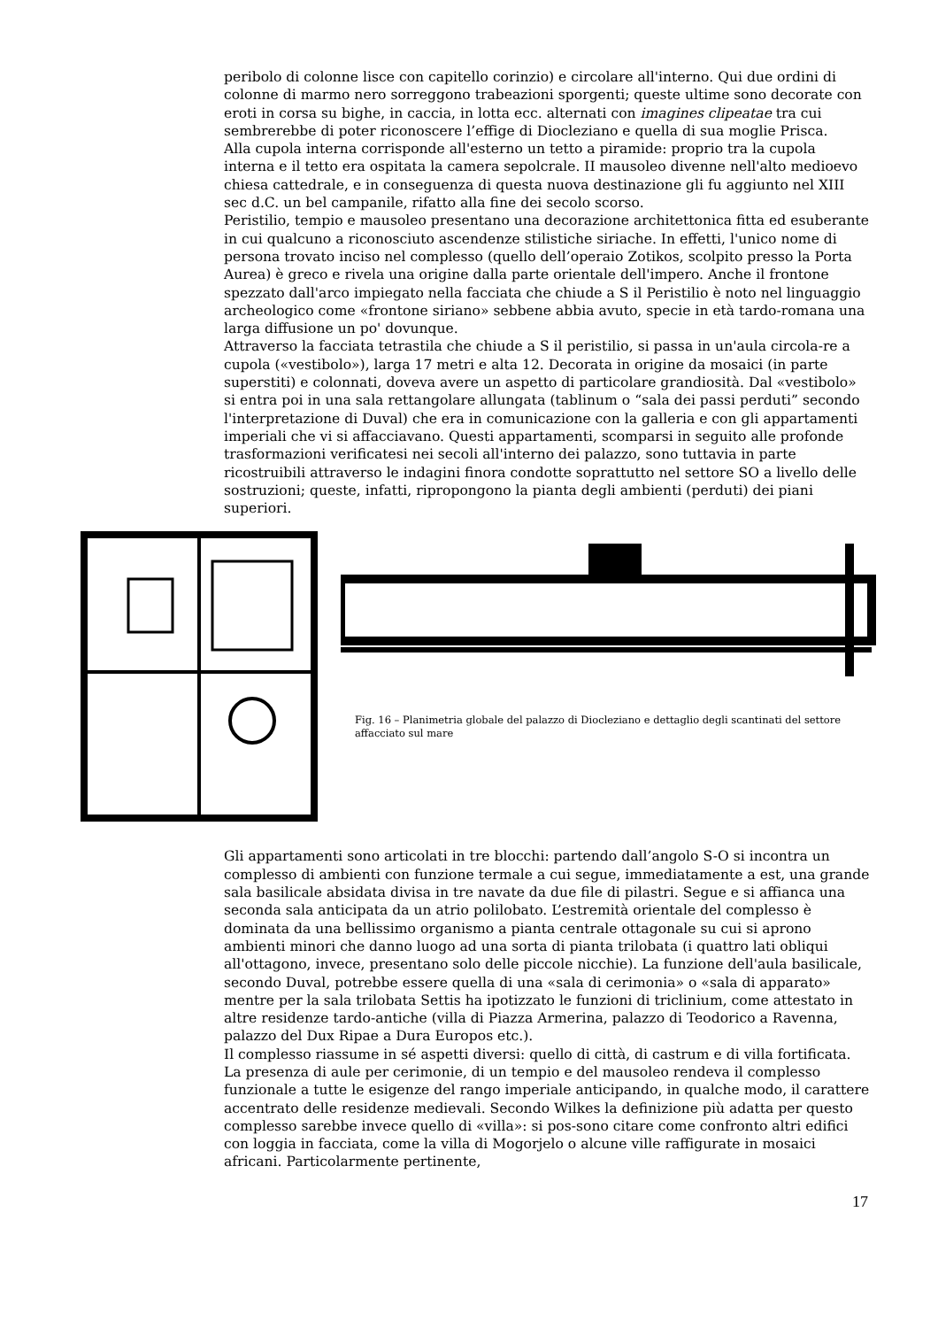peribolo di colonne lisce con capitello corinzio) e circolare all'interno. Qui due ordini di colonne di marmo nero sorreggono trabeazioni sporgenti; queste ultime sono decorate con eroti in corsa su bighe, in caccia, in lotta ecc. alternati con imagines clipeatae tra cui sembrerebbe di poter riconoscere l’effige di Diocleziano e quella di sua moglie Prisca.
Alla cupola interna corrisponde all'esterno un tetto a piramide: proprio tra la cupola interna e il tetto era ospitata la camera sepolcrale. II mausoleo divenne nell'alto medioevo chiesa cattedrale, e in conseguenza di questa nuova destinazione gli fu aggiunto nel XIII sec d.C. un bel campanile, rifatto alla fine dei secolo scorso.
Peristilio, tempio e mausoleo presentano una decorazione architettonica fitta ed esuberante in cui qualcuno a riconosciuto ascendenze stilistiche siriache. In effetti, l'unico nome di persona trovato inciso nel complesso (quello dell’operaio Zotikos, scolpito presso la Porta Aurea) è greco e rivela una origine dalla parte orientale dell'impero. Anche il frontone spezzato dall'arco impiegato nella facciata che chiude a S il Peristilio è noto nel linguaggio archeologico come «frontone siriano» sebbene abbia avuto, specie in età tardo-romana una larga diffusione un po' dovunque.
Attraverso la facciata tetrastila che chiude a S il peristilio, si passa in un'aula circola-re a cupola («vestibolo»), larga 17 metri e alta 12. Decorata in origine da mosaici (in parte superstiti) e colonnati, doveva avere un aspetto di particolare grandiosità. Dal «vestibolo» si entra poi in una sala rettangolare allungata (tablinum o “sala dei passi perduti” secondo l'interpretazione di Duval) che era in comunicazione con la galleria e con gli appartamenti imperiali che vi si affacciavano. Questi appartamenti, scomparsi in seguito alle profonde trasformazioni verificatesi nei secoli all'interno dei palazzo, sono tuttavia in parte ricostruibili attraverso le indagini finora condotte soprattutto nel settore SO a livello delle sostruzioni; queste, infatti, ripropongono la pianta degli ambienti (perduti) dei piani superiori.
Fig. 16 – Planimetria globale del palazzo di Diocleziano e dettaglio degli scantinati del settore affacciato sul mare
Gli appartamenti sono articolati in tre blocchi: partendo dall’angolo S-O si incontra un complesso di ambienti con funzione termale a cui segue, immediatamente a est, una grande sala basilicale absidata divisa in tre navate da due file di pilastri. Segue e si affianca una seconda sala anticipata da un atrio polilobato. L’estremità orientale del complesso è dominata da una bellissimo organismo a pianta centrale ottagonale su cui si aprono ambienti minori che danno luogo ad una sorta di pianta trilobata (i quattro lati obliqui all'ottagono, invece, presentano solo delle piccole nicchie). La funzione dell'aula basilicale, secondo Duval, potrebbe essere quella di una «sala di cerimonia» o «sala di apparato» mentre per la sala trilobata Settis ha ipotizzato le funzioni di triclinium, come attestato in altre residenze tardo-antiche (villa di Piazza Armerina, palazzo di Teodorico a Ravenna, palazzo del Dux Ripae a Dura Europos etc.).
Il complesso riassume in sé aspetti diversi: quello di città, di castrum e di villa fortificata. La presenza di aule per cerimonie, di un tempio e del mausoleo rendeva il complesso funzionale a tutte le esigenze del rango imperiale anticipando, in qualche modo, il carattere accentrato delle residenze medievali. Secondo Wilkes la definizione più adatta per questo complesso sarebbe invece quello di «villa»: si pos-sono citare come confronto altri edifici con loggia in facciata, come la villa di Mogorjelo o alcune ville raffigurate in mosaici africani. Particolarmente pertinente,
17